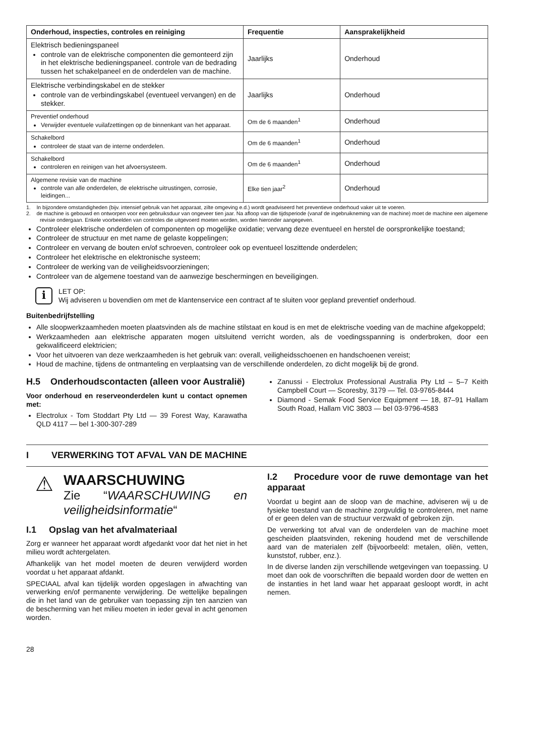| Onderhoud, inspecties, controles en reiniging | Frequentie | Aansprakelijkheid |
| --- | --- | --- |
| Elektrisch bedieningspaneel controle van de elektrische componenten die gemonteerd zijn in het elektrische bedieningspaneel. controle van de bedrading tussen het schakelpaneel en de onderdelen van de machine. | Jaarlijks | Onderhoud |
| Elektrische verbindingskabel en de stekker controle van de verbindingskabel (eventueel vervangen) en de stekker. | Jaarlijks | Onderhoud |
| Preventief onderhoud Verwijder eventuele vuilafzettingen op de binnenkant van het apparaat. | Om de 6 maanden<sup>1</sup> | Onderhoud |
| Schakelbord controleer de staat van de interne onderdelen. | Om de 6 maanden<sup>1</sup> | Onderhoud |
| Schakelbord controleren en reinigen van het afvoersysteem. | Om de 6 maanden<sup>1</sup> | Onderhoud |
| Algemene revisie van de machine controle van alle onderdelen, de elektrische uitrustingen, corrosie, leidingen... | Elke tien jaar<sup>2</sup> | Onderhoud |
1. In bijzondere omstandigheden (bijv. intensief gebruik van het apparaat, zilte omgeving e.d.) wordt geadviseerd het preventieve onderhoud vaker uit te voeren.
2. de machine is gebouwd en ontworpen voor een gebruiksduur van ongeveer tien jaar. Na afloop van die tijdsperiode (vanaf de ingebruikneming van de machine) moet de machine een algemene revisie ondergaan. Enkele voorbeelden van controles die uitgevoerd moeten worden, worden hieronder aangegeven.
Controleer elektrische onderdelen of componenten op mogelijke oxidatie; vervang deze eventueel en herstel de oorspronkelijke toestand;
Controleer de structuur en met name de gelaste koppelingen;
Controleer en vervang de bouten en/of schroeven, controleer ook op eventueel loszittende onderdelen;
Controleer het elektrische en elektronische systeem;
Controleer de werking van de veiligheidsvoorzieningen;
Controleer van de algemene toestand van de aanwezige beschermingen en beveiligingen.
i
LET OP:
Wij adviseren u bovendien om met de klantenservice een contract af te sluiten voor gepland preventief onderhoud.
Buitenbedrijfstelling
Alle sloopwerkzaamheden moeten plaatsvinden als de machine stilstaat en koud is en met de elektrische voeding van de machine afgekoppeld;
Werkzaamheden aan elektrische apparaten mogen uitsluitend verricht worden, als de voedingsspanning is onderbroken, door een gekwalificeerd elektricien;
Voor het uitvoeren van deze werkzaamheden is het gebruik van: overall, veiligheidsschoenen en handschoenen vereist;
Houd de machine, tijdens de ontmanteling en verplaatsing van de verschillende onderdelen, zo dicht mogelijk bij de grond.
H.5 Onderhoudscontacten (alleen voor Australië)
Voor onderhoud en reserveonderdelen kunt u contact opnemen met:
Electrolux - Tom Stoddart Pty Ltd — 39 Forest Way, Karawatha QLD 4117 — bel 1-300-307-289
Zanussi - Electrolux Professional Australia Pty Ltd – 5–7 Keith Campbell Court — Scoresby, 3179 — Tel. 03-9765-8444
Diamond - Semak Food Service Equipment — 18, 87–91 Hallam South Road, Hallam VIC 3803 — bel 03-9796-4583
I VERWERKING TOT AFVAL VAN DE MACHINE
⚠
WAARSCHUWING
Zie “WAARSCHUWING en veiligheidsinformatie“
I.1 Opslag van het afvalmateriaal
Zorg er wanneer het apparaat wordt afgedankt voor dat het niet in het milieu wordt achtergelaten.
Afhankelijk van het model moeten de deuren verwijderd worden voordat u het apparaat afdankt.
SPECIAAL afval kan tijdelijk worden opgeslagen in afwachting van verwerking en/of permanente verwijdering. De wettelijke bepalingen die in het land van de gebruiker van toepassing zijn ten aanzien van de bescherming van het milieu moeten in ieder geval in acht genomen worden.
I.2 Procedure voor de ruwe demontage van het apparaat
Voordat u begint aan de sloop van de machine, adviseren wij u de fysieke toestand van de machine zorgvuldig te controleren, met name of er geen delen van de structuur verzwakt of gebroken zijn.
De verwerking tot afval van de onderdelen van de machine moet gescheiden plaatsvinden, rekening houdend met de verschillende aard van de materialen zelf (bijvoorbeeld: metalen, oliën, vetten, kunststof, rubber, enz.).
In de diverse landen zijn verschillende wetgevingen van toepassing. U moet dan ook de voorschriften die bepaald worden door de wetten en de instanties in het land waar het apparaat gesloopt wordt, in acht nemen.
28